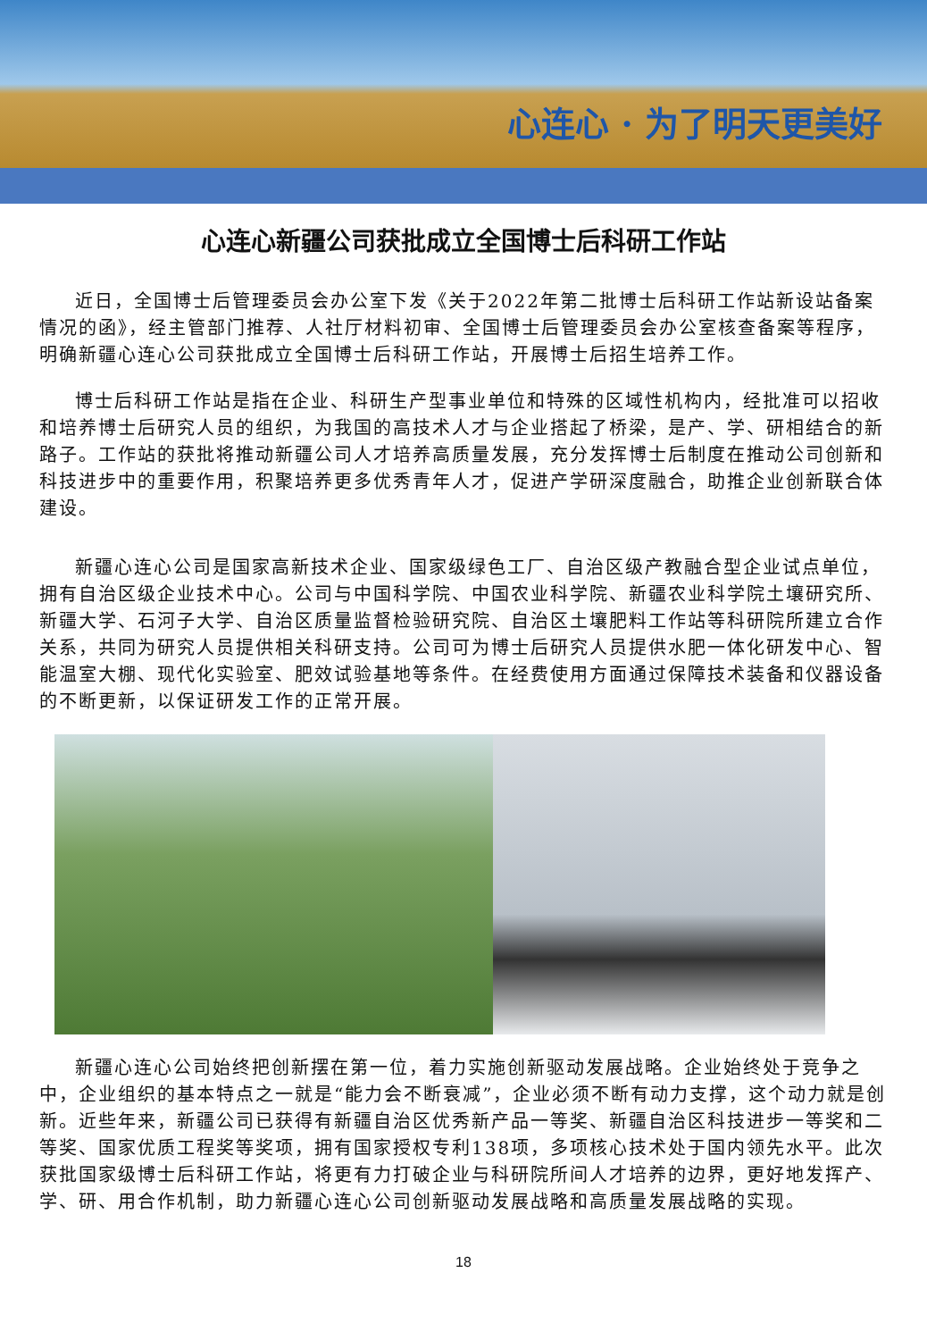心连心 · 为了明天更美好
心连心新疆公司获批成立全国博士后科研工作站
近日，全国博士后管理委员会办公室下发《关于2022年第二批博士后科研工作站新设站备案情况的函》，经主管部门推荐、人社厅材料初审、全国博士后管理委员会办公室核查备案等程序，明确新疆心连心公司获批成立全国博士后科研工作站，开展博士后招生培养工作。
博士后科研工作站是指在企业、科研生产型事业单位和特殊的区域性机构内，经批准可以招收和培养博士后研究人员的组织，为我国的高技术人才与企业搭起了桥梁，是产、学、研相结合的新路子。工作站的获批将推动新疆公司人才培养高质量发展，充分发挥博士后制度在推动公司创新和科技进步中的重要作用，积聚培养更多优秀青年人才，促进产学研深度融合，助推企业创新联合体建设。
新疆心连心公司是国家高新技术企业、国家级绿色工厂、自治区级产教融合型企业试点单位，拥有自治区级企业技术中心。公司与中国科学院、中国农业科学院、新疆农业科学院土壤研究所、新疆大学、石河子大学、自治区质量监督检验研究院、自治区土壤肥料工作站等科研院所建立合作关系，共同为研究人员提供相关科研支持。公司可为博士后研究人员提供水肥一体化研发中心、智能温室大棚、现代化实验室、肥效试验基地等条件。在经费使用方面通过保障技术装备和仪器设备的不断更新，以保证研发工作的正常开展。
新疆心连心公司始终把创新摆在第一位，着力实施创新驱动发展战略。企业始终处于竞争之中，企业组织的基本特点之一就是“能力会不断衰减”，企业必须不断有动力支撑，这个动力就是创新。近些年来，新疆公司已获得有新疆自治区优秀新产品一等奖、新疆自治区科技进步一等奖和二等奖、国家优质工程奖等奖项，拥有国家授权专利138项，多项核心技术处于国内领先水平。此次获批国家级博士后科研工作站，将更有力打破企业与科研院所间人才培养的边界，更好地发挥产、学、研、用合作机制，助力新疆心连心公司创新驱动发展战略和高质量发展战略的实现。
18